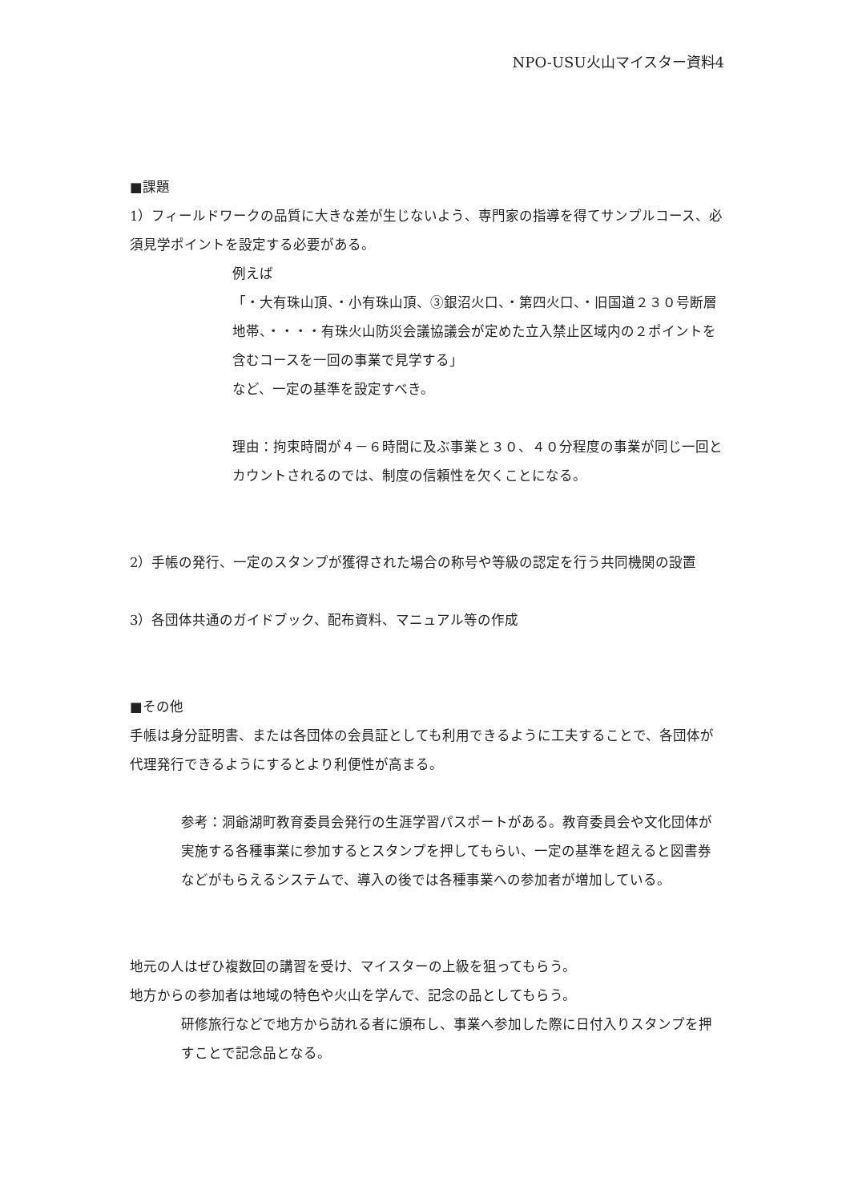NPO-USU火山マイスター資料4
■課題
1）フィールドワークの品質に大きな差が生じないよう、専門家の指導を得てサンプルコース、必須見学ポイントを設定する必要がある。
例えば
「・大有珠山頂、・小有珠山頂、③銀沼火口、・第四火口、・旧国道２３０号断層地帯、・・・・有珠火山防災会議協議会が定めた立入禁止区域内の２ポイントを含むコースを一回の事業で見学する」
など、一定の基準を設定すべき。
理由：拘束時間が４－６時間に及ぶ事業と３０、４０分程度の事業が同じ一回とカウントされるのでは、制度の信頼性を欠くことになる。
2）手帳の発行、一定のスタンプが獲得された場合の称号や等級の認定を行う共同機関の設置
3）各団体共通のガイドブック、配布資料、マニュアル等の作成
■その他
手帳は身分証明書、または各団体の会員証としても利用できるように工夫することで、各団体が代理発行できるようにするとより利便性が高まる。
参考：洞爺湖町教育委員会発行の生涯学習パスポートがある。教育委員会や文化団体が実施する各種事業に参加するとスタンプを押してもらい、一定の基準を超えると図書券などがもらえるシステムで、導入の後では各種事業への参加者が増加している。
地元の人はぜひ複数回の講習を受け、マイスターの上級を狙ってもらう。
地方からの参加者は地域の特色や火山を学んで、記念の品としてもらう。
研修旅行などで地方から訪れる者に頒布し、事業へ参加した際に日付入りスタンプを押すことで記念品となる。